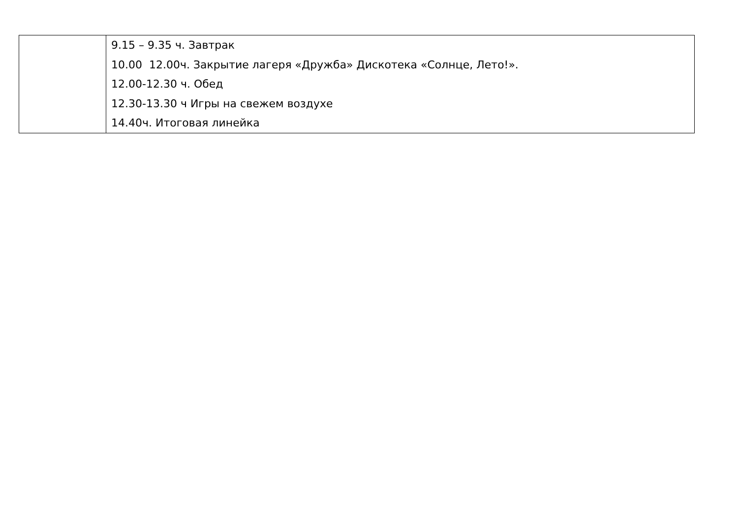| | 9.15 – 9.35 ч. Завтрак 10.00 12.00ч. Закрытие лагеря «Дружба» Дискотека «Солнце, Лето!». 12.00-12.30 ч. Обед 12.30-13.30 ч Игры на свежем воздухе 14.40ч. Итоговая линейка |